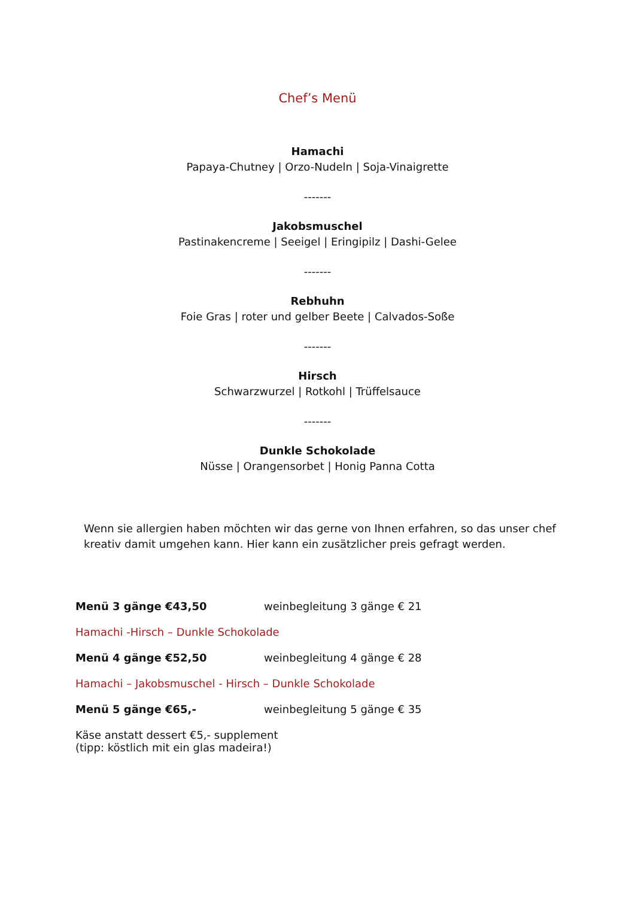Chef’s Menü
Hamachi
Papaya-Chutney | Orzo-Nudeln | Soja-Vinaigrette
-------
Jakobsmuschel
Pastinakencreme | Seeigel | Eringipilz | Dashi-Gelee
-------
Rebhuhn
Foie Gras | roter und gelber Beete | Calvados-Soße
-------
Hirsch
Schwarzwurzel | Rotkohl | Trüffelsauce
-------
Dunkle Schokolade
Nüsse | Orangensorbet | Honig Panna Cotta
Wenn sie allergien haben möchten wir das gerne von Ihnen erfahren, so das unser chef kreativ damit umgehen kann. Hier kann ein zusätzlicher preis gefragt werden.
Menü 3 gänge €43,50 weinbegleitung 3 gänge € 21
Hamachi -Hirsch – Dunkle Schokolade
Menü 4 gänge €52,50 weinbegleitung 4 gänge € 28
Hamachi – Jakobsmuschel - Hirsch – Dunkle Schokolade
Menü 5 gänge €65,- weinbegleitung 5 gänge € 35
Käse anstatt dessert €5,- supplement
(tipp: köstlich mit ein glas madeira!)